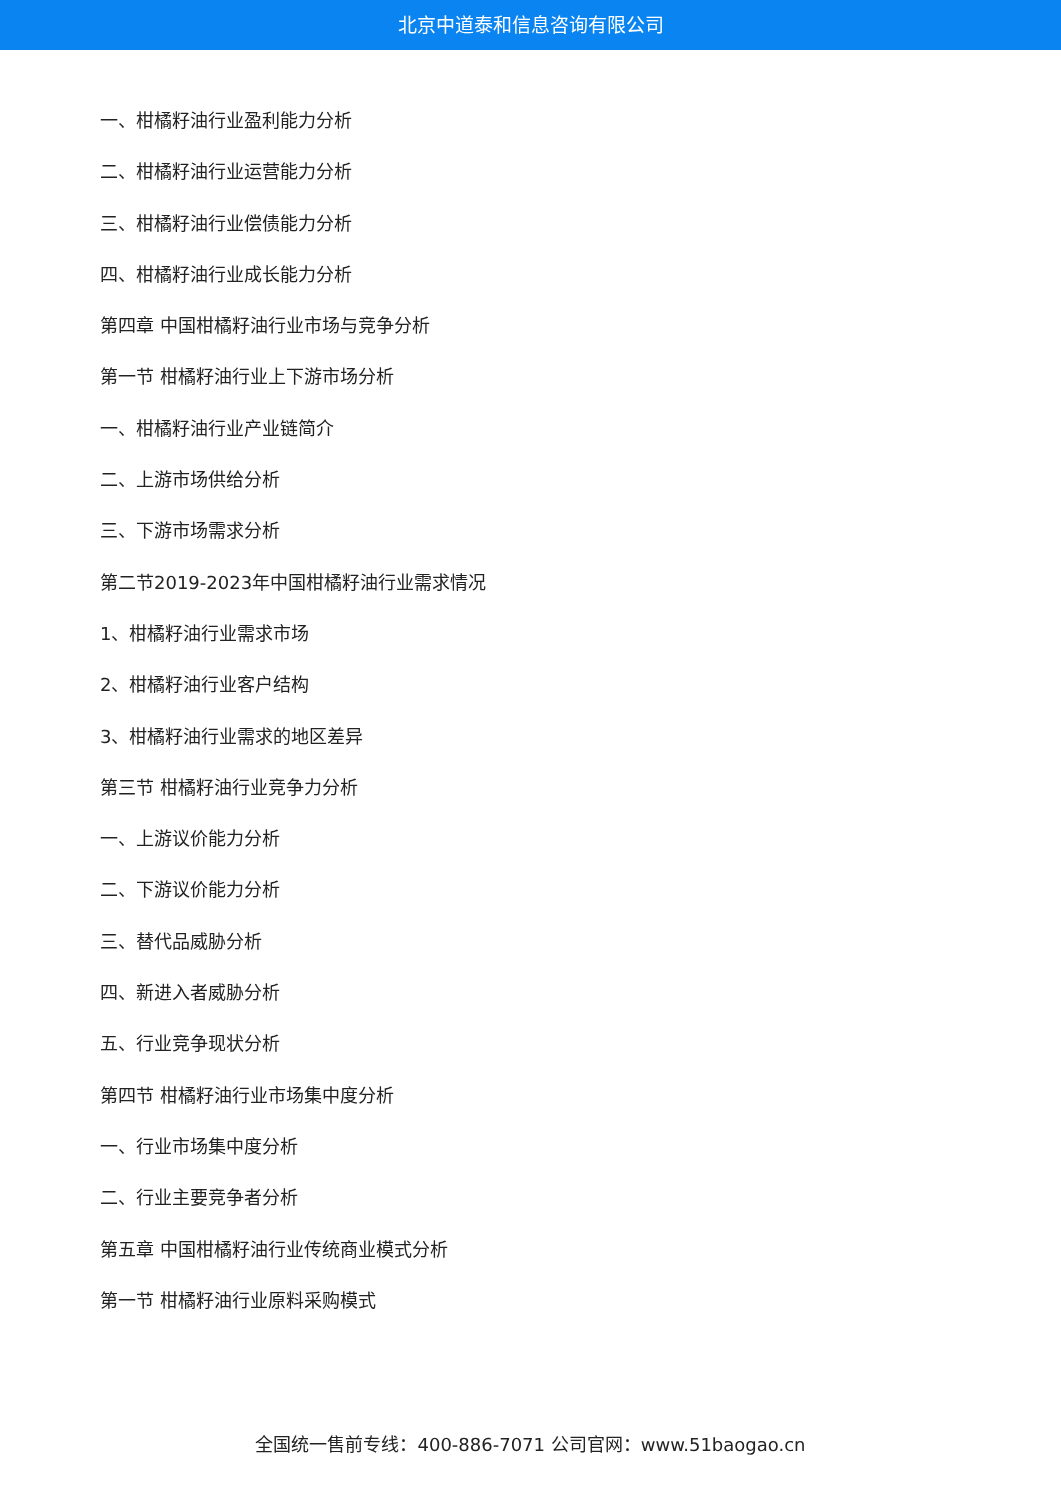北京中道泰和信息咨询有限公司
一、柑橘籽油行业盈利能力分析
二、柑橘籽油行业运营能力分析
三、柑橘籽油行业偿债能力分析
四、柑橘籽油行业成长能力分析
第四章 中国柑橘籽油行业市场与竞争分析
第一节 柑橘籽油行业上下游市场分析
一、柑橘籽油行业产业链简介
二、上游市场供给分析
三、下游市场需求分析
第二节2019-2023年中国柑橘籽油行业需求情况
1、柑橘籽油行业需求市场
2、柑橘籽油行业客户结构
3、柑橘籽油行业需求的地区差异
第三节 柑橘籽油行业竞争力分析
一、上游议价能力分析
二、下游议价能力分析
三、替代品威胁分析
四、新进入者威胁分析
五、行业竞争现状分析
第四节 柑橘籽油行业市场集中度分析
一、行业市场集中度分析
二、行业主要竞争者分析
第五章 中国柑橘籽油行业传统商业模式分析
第一节 柑橘籽油行业原料采购模式
全国统一售前专线：400-886-7071 公司官网：www.51baogao.cn